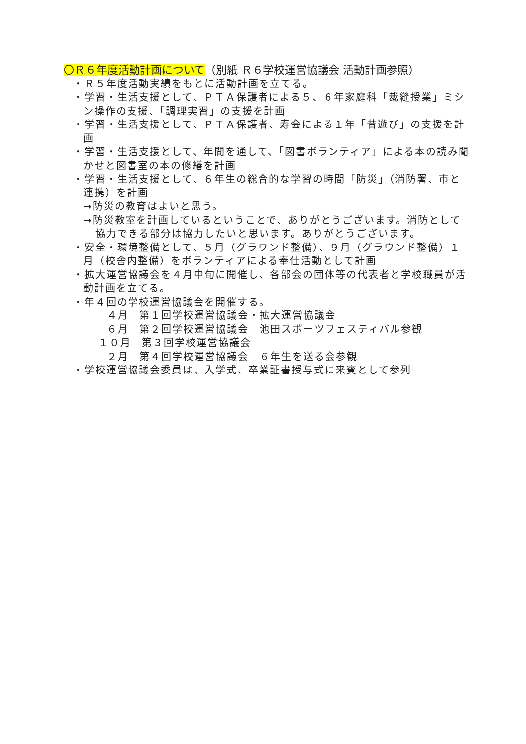〇Ｒ６年度活動計画について（別紙 Ｒ６学校運営協議会 活動計画参照）
・Ｒ５年度活動実績をもとに活動計画を立てる。
・学習・生活支援として、ＰＴＡ保護者による５、６年家庭科「裁縫授業」ミシン操作の支援、「調理実習」の支援を計画
・学習・生活支援として、ＰＴＡ保護者、寿会による１年「昔遊び」の支援を計画
・学習・生活支援として、年間を通して、「図書ボランティア」による本の読み聞かせと図書室の本の修繕を計画
・学習・生活支援として、６年生の総合的な学習の時間「防災」（消防署、市と連携）を計画
→防災の教育はよいと思う。
→防災教室を計画しているということで、ありがとうございます。消防として協力できる部分は協力したいと思います。ありがとうございます。
・安全・環境整備として、５月（グラウンド整備）、９月（グラウンド整備）１月（校舎内整備）をボランティアによる奉仕活動として計画
・拡大運営協議会を４月中旬に開催し、各部会の団体等の代表者と学校職員が活動計画を立てる。
・年４回の学校運営協議会を開催する。
４月　第１回学校運営協議会・拡大運営協議会
６月　第２回学校運営協議会　池田スポーツフェスティバル参観
１０月　第３回学校運営協議会
２月　第４回学校運営協議会　６年生を送る会参観
・学校運営協議会委員は、入学式、卒業証書授与式に来賓として参列